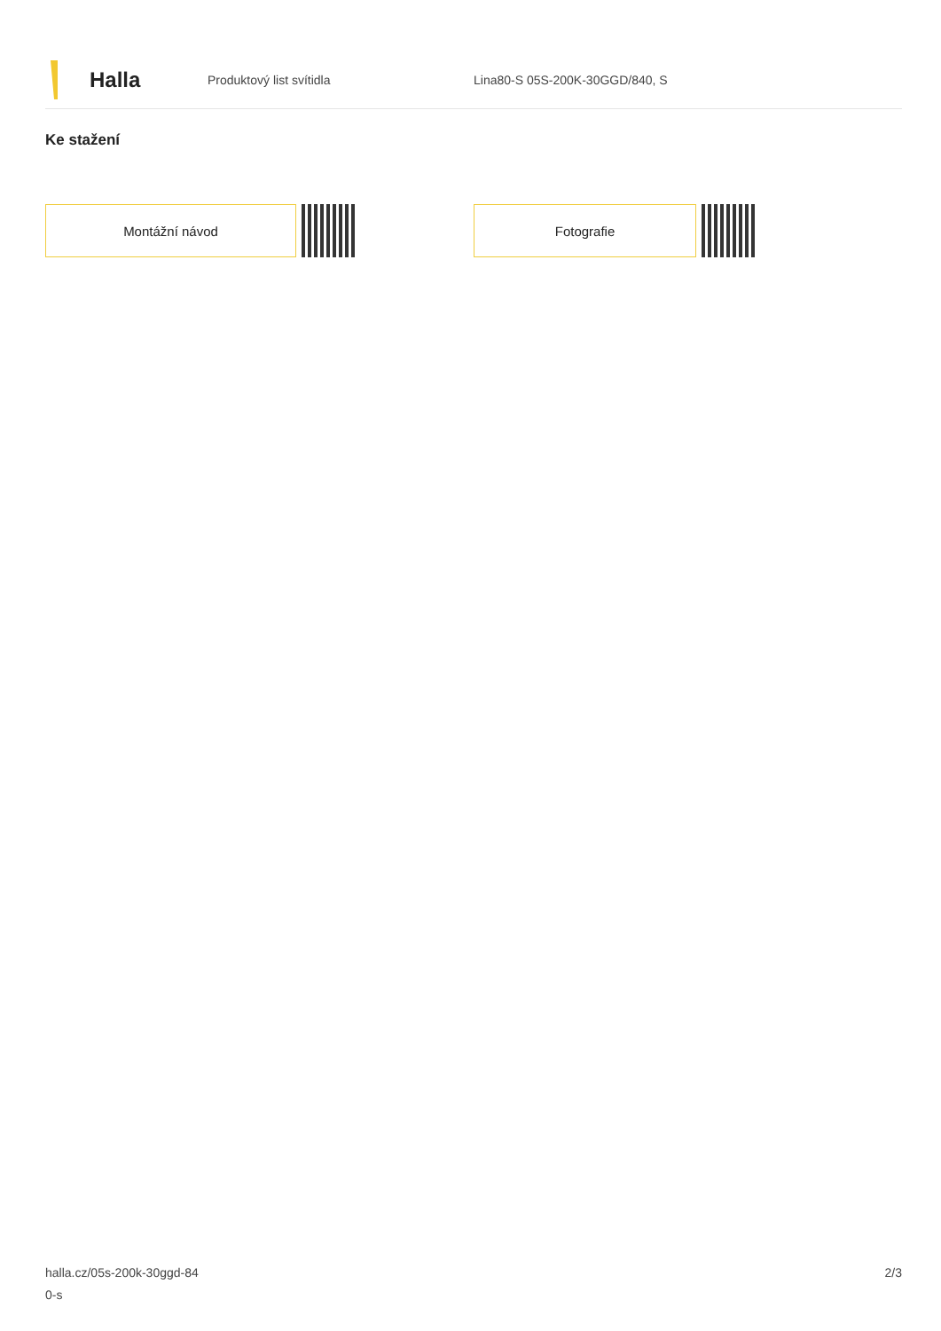Halla
Produktový list svítidla Lina80-S 05S-200K-30GGD/840, S
Ke stažení
Montážní návod Fotografie
halla.cz/05s-200k-30ggd-84
0-s
2/3